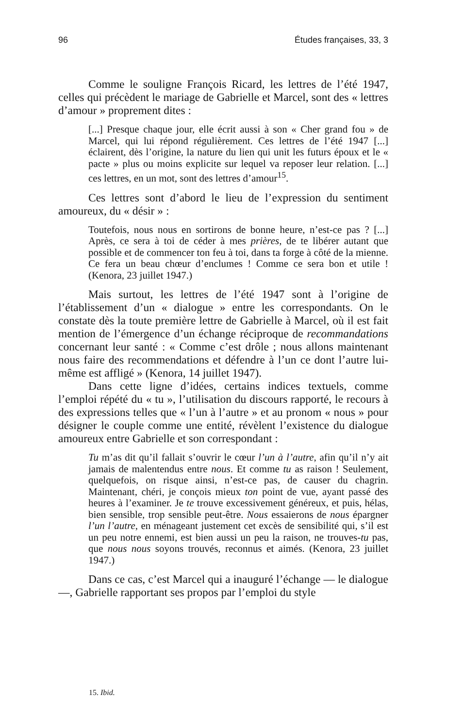96 Études françaises, 33, 3
Comme le souligne François Ricard, les lettres de l’été 1947, celles qui précèdent le mariage de Gabrielle et Marcel, sont des « lettres d’amour » proprement dites :
[...] Presque chaque jour, elle écrit aussi à son « Cher grand fou » de Marcel, qui lui répond régulièrement. Ces lettres de l’été 1947 [...] éclairent, dès l’origine, la nature du lien qui unit les futurs époux et le « pacte » plus ou moins explicite sur lequel va reposer leur relation. [...] ces lettres, en un mot, sont des lettres d’amour<sup>15</sup>.
Ces lettres sont d’abord le lieu de l’expression du sentiment amoureux, du « désir » :
Toutefois, nous nous en sortirons de bonne heure, n’est-ce pas ? [...] Après, ce sera à toi de céder à mes prières, de te libérer autant que possible et de commencer ton feu à toi, dans ta forge à côté de la mienne. Ce fera un beau chœur d’enclumes ! Comme ce sera bon et utile ! (Kenora, 23 juillet 1947.)
Mais surtout, les lettres de l’été 1947 sont à l’origine de l’établissement d’un « dialogue » entre les correspondants. On le constate dès la toute première lettre de Gabrielle à Marcel, où il est fait mention de l’émergence d’un échange réciproque de recommandations concernant leur santé : « Comme c’est drôle ; nous allons maintenant nous faire des recommendations et défendre à l’un ce dont l’autre lui-même est affligé » (Kenora, 14 juillet 1947).
Dans cette ligne d’idées, certains indices textuels, comme l’emploi répété du « tu », l’utilisation du discours rapporté, le recours à des expressions telles que « l’un à l’autre » et au pronom « nous » pour désigner le couple comme une entité, révèlent l’existence du dialogue amoureux entre Gabrielle et son correspondant :
Tu m’as dit qu’il fallait s’ouvrir le cœur l’un à l’autre, afin qu’il n’y ait jamais de malentendus entre nous. Et comme tu as raison ! Seulement, quelquefois, on risque ainsi, n’est-ce pas, de causer du chagrin. Maintenant, chéri, je conçois mieux ton point de vue, ayant passé des heures à l’examiner. Je te trouve excessivement généreux, et puis, hélas, bien sensible, trop sensible peut-être. Nous essaierons de nous épargner l’un l’autre, en ménageant justement cet excès de sensibilité qui, s’il est un peu notre ennemi, est bien aussi un peu la raison, ne trouves-tu pas, que nous nous soyons trouvés, reconnus et aimés. (Kenora, 23 juillet 1947.)
Dans ce cas, c’est Marcel qui a inauguré l’échange — le dialogue —, Gabrielle rapportant ses propos par l’emploi du style
15. Ibid.